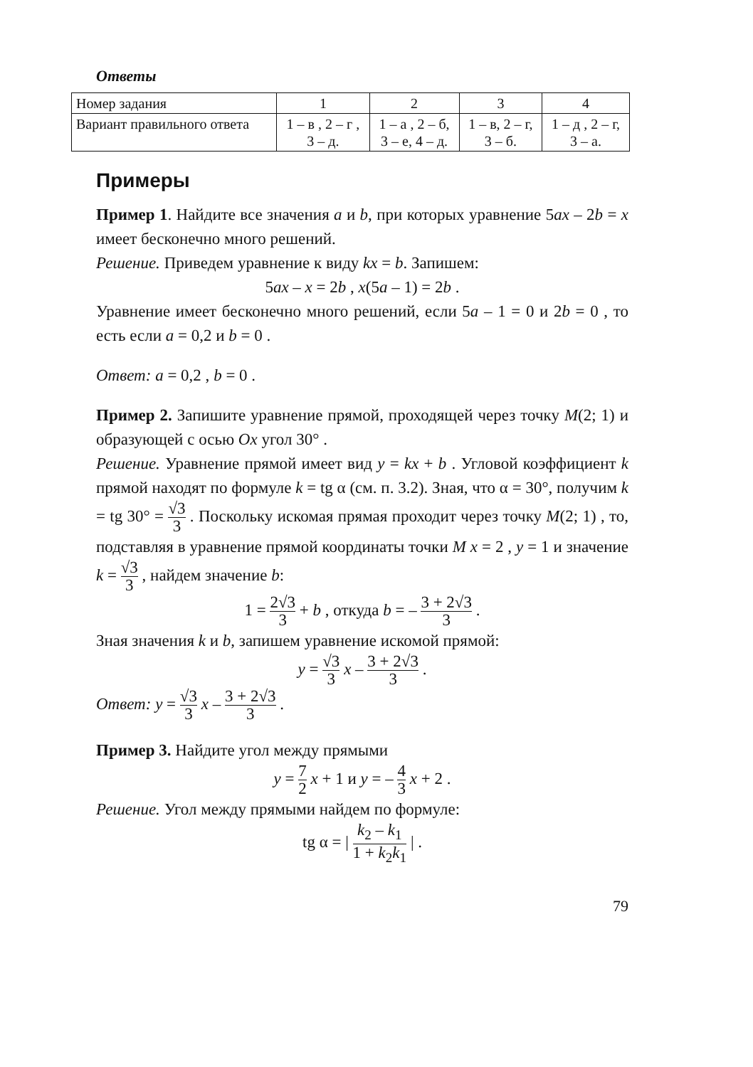Ответы
| Номер задания | 1 | 2 | 3 | 4 |
| --- | --- | --- | --- | --- |
| Вариант правильного ответа | 1 – в , 2 – г , 3 – д. | 1 – а , 2 – б, 3 – е, 4 – д. | 1 – в, 2 – г, 3 – б. | 1 – д , 2 – г, 3 – а. |
Примеры
Пример 1. Найдите все значения a и b, при которых уравнение 5ax – 2b = x имеет бесконечно много решений.
Решение. Приведем уравнение к виду kx = b. Запишем:
5ax – x = 2b , x(5a – 1) = 2b .
Уравнение имеет бесконечно много решений, если 5a – 1 = 0 и 2b = 0 , то есть если a = 0,2 и b = 0 .
Ответ: a = 0,2 , b = 0 .
Пример 2. Запишите уравнение прямой, проходящей через точку M(2; 1) и образующей с осью Ox угол 30° .
Решение. Уравнение прямой имеет вид y = kx + b . Угловой коэффициент k прямой находят по формуле k = tg α (см. п. 3.2). Зная, что α = 30°, получим k = tg 30° = √3 3 . Поскольку искомая прямая проходит через точку M(2; 1) , то, подставляя в уравнение прямой координаты точки M x = 2 , y = 1 и значение k = √3 3 , найдем значение b:
1 = 2√3 3 + b , откуда b = – 3 + 2√3 3 .
Зная значения k и b, запишем уравнение искомой прямой:
y = √3 3 x – 3 + 2√3 3 .
Ответ: y = √3 3 x – 3 + 2√3 3 .
Пример 3. Найдите угол между прямыми
y = 7 2 x + 1 и y = – 4 3 x + 2 .
Решение. Угол между прямыми найдем по формуле:
tg α = | k<sub>2</sub> – k<sub>1</sub> 1 + k<sub>2</sub>k<sub>1</sub> | .
79